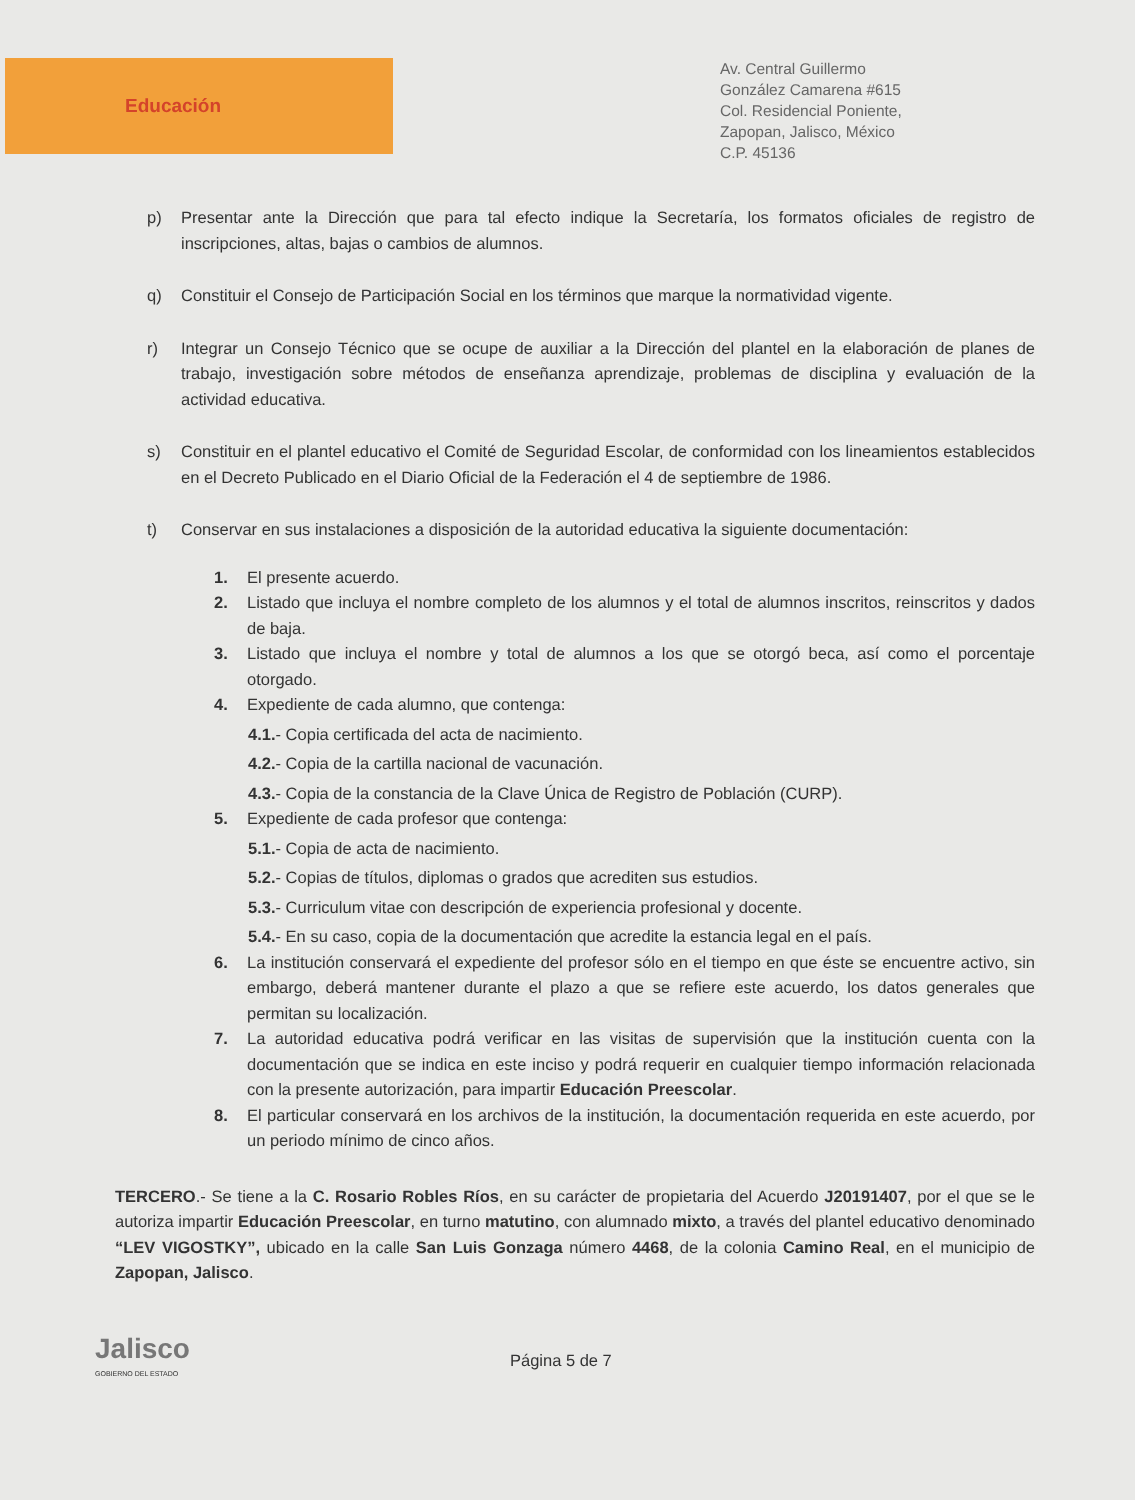Educación
Av. Central Guillermo
González Camarena #615
Col. Residencial Poniente,
Zapopan, Jalisco, México
C.P. 45136
p) Presentar ante la Dirección que para tal efecto indique la Secretaría, los formatos oficiales de registro de inscripciones, altas, bajas o cambios de alumnos.
q) Constituir el Consejo de Participación Social en los términos que marque la normatividad vigente.
r) Integrar un Consejo Técnico que se ocupe de auxiliar a la Dirección del plantel en la elaboración de planes de trabajo, investigación sobre métodos de enseñanza aprendizaje, problemas de disciplina y evaluación de la actividad educativa.
s) Constituir en el plantel educativo el Comité de Seguridad Escolar, de conformidad con los lineamientos establecidos en el Decreto Publicado en el Diario Oficial de la Federación el 4 de septiembre de 1986.
t) Conservar en sus instalaciones a disposición de la autoridad educativa la siguiente documentación:
1. El presente acuerdo.
2. Listado que incluya el nombre completo de los alumnos y el total de alumnos inscritos, reinscritos y dados de baja.
3. Listado que incluya el nombre y total de alumnos a los que se otorgó beca, así como el porcentaje otorgado.
4. Expediente de cada alumno, que contenga:
4.1.- Copia certificada del acta de nacimiento.
4.2.- Copia de la cartilla nacional de vacunación.
4.3.- Copia de la constancia de la Clave Única de Registro de Población (CURP).
5. Expediente de cada profesor que contenga:
5.1.- Copia de acta de nacimiento.
5.2.- Copias de títulos, diplomas o grados que acrediten sus estudios.
5.3.- Curriculum vitae con descripción de experiencia profesional y docente.
5.4.- En su caso, copia de la documentación que acredite la estancia legal en el país.
6. La institución conservará el expediente del profesor sólo en el tiempo en que éste se encuentre activo, sin embargo, deberá mantener durante el plazo a que se refiere este acuerdo, los datos generales que permitan su localización.
7. La autoridad educativa podrá verificar en las visitas de supervisión que la institución cuenta con la documentación que se indica en este inciso y podrá requerir en cualquier tiempo información relacionada con la presente autorización, para impartir Educación Preescolar.
8. El particular conservará en los archivos de la institución, la documentación requerida en este acuerdo, por un periodo mínimo de cinco años.
TERCERO.- Se tiene a la C. Rosario Robles Ríos, en su carácter de propietaria del Acuerdo J20191407, por el que se le autoriza impartir Educación Preescolar, en turno matutino, con alumnado mixto, a través del plantel educativo denominado “LEV VIGOSTKY”, ubicado en la calle San Luis Gonzaga número 4468, de la colonia Camino Real, en el municipio de Zapopan, Jalisco.
Jalisco
GOBIERNO DEL ESTADO
Página 5 de 7